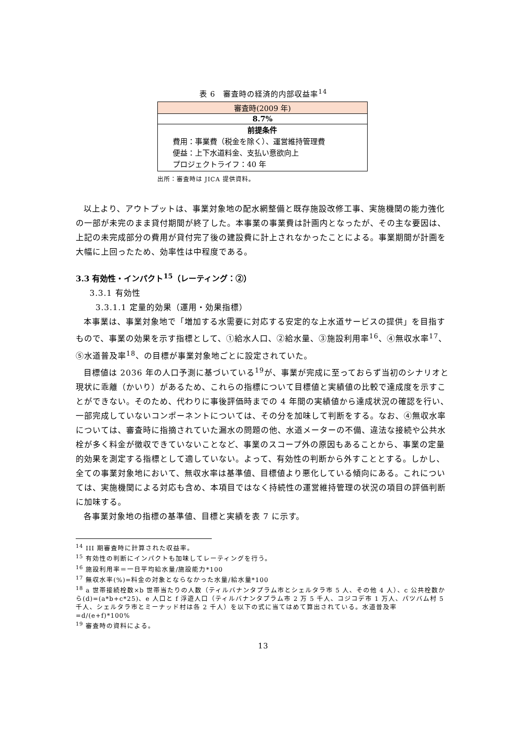表 6　審査時の経済的内部収益率<sup>14</sup>
| 審査時(2009 年) |
| 8.7% |
| 前提条件 費用：事業費（税金を除く）、運営維持管理費 便益：上下水道料金、支払い意欲向上 プロジェクトライフ：40 年 |
出所：審査時は JICA 提供資料。
以上より、アウトプットは、事業対象地の配水網整備と既存施設改修工事、実施機関の能力強化の一部が未完のまま貸付期間が終了した。本事業の事業費は計画内となったが、その主な要因は、上記の未完成部分の費用が貸付完了後の建設費に計上されなかったことによる。事業期間が計画を大幅に上回ったため、効率性は中程度である。
3.3 有効性・インパクト<sup>15</sup>（レーティング：②）
3.3.1 有効性
3.3.1.1 定量的効果（運用・効果指標）
本事業は、事業対象地で「増加する水需要に対応する安定的な上水道サービスの提供」を目指すもので、事業の効果を示す指標として、①給水人口、②給水量、③施設利用率<sup>16</sup>、④無収水率<sup>17</sup>、⑤水道普及率<sup>18</sup>、の目標が事業対象地ごとに設定されていた。
目標値は 2036 年の人口予測に基づいている<sup>19</sup>が、事業が完成に至っておらず当初のシナリオと現状に乖離（かいり）があるため、これらの指標について目標値と実績値の比較で達成度を示すことができない。そのため、代わりに事後評価時までの 4 年間の実績値から達成状況の確認を行い、一部完成していないコンポーネントについては、その分を加味して判断をする。なお、④無収水率については、審査時に指摘されていた漏水の問題の他、水道メーターの不備、違法な接続や公共水栓が多く料金が徴収できていないことなど、事業のスコープ外の原因もあることから、事業の定量的効果を測定する指標として適していない。よって、有効性の判断から外すこととする。しかし、全ての事業対象地において、無収水率は基準値、目標値より悪化している傾向にある。これについては、実施機関による対応も含め、本項目ではなく持続性の運営維持管理の状況の項目の評価判断に加味する。
各事業対象地の指標の基準値、目標と実績を表 7 に示す。
<sup>14</sup> III 期審査時に計算された収益率。
<sup>15</sup> 有効性の判断にインパクトも加味してレーティングを行う。
<sup>16</sup> 施設利用率＝一日平均給水量/施設能力*100
<sup>17</sup> 無収水率(%)=料金の対象とならなかった水量/給水量*100
<sup>18</sup> a 世帯接続栓数×b 世帯当たりの人数（ティルバナンタプラム市とシェルタラ市 5 人、その他 4 人）、c 公共栓数から(d)=(a*b+c*25)、e 人口と f 浮遊人口（ティルバナンタプラム市 2 万 5 千人、コジコデ市 1 万人、パツバム村 5 千人、シェルタラ市とミーナッド村は各 2 千人）を以下の式に当てはめて算出されている。水道普及率=d/(e+f)*100%
<sup>19</sup> 審査時の資料による。
13